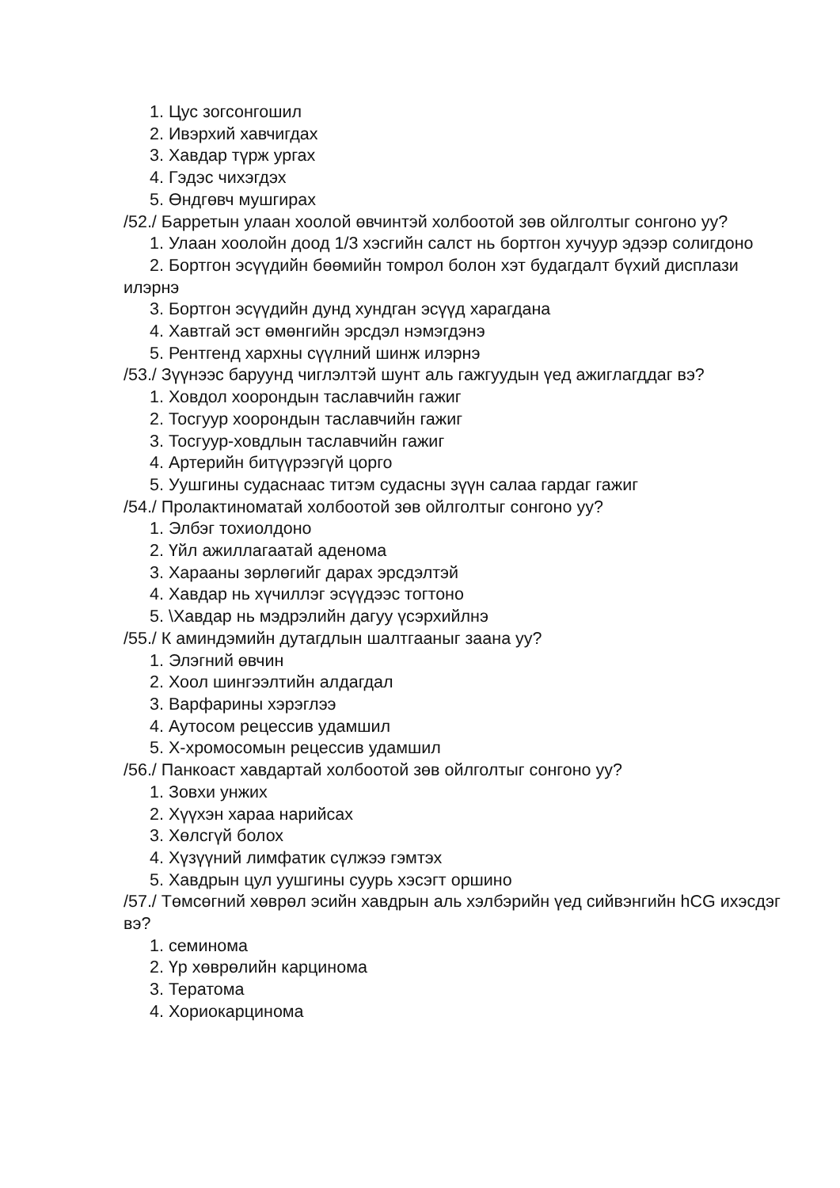1. Цус зогсонгошил
2. Ивэрхий хавчигдах
3. Хавдар түрж ургах
4. Гэдэс чихэгдэх
5. Өндгөвч мушгирах
/52./ Барретын улаан хоолой өвчинтэй холбоотой зөв ойлголтыг сонгоно уу?
1. Улаан хоолойн доод 1/3 хэсгийн салст нь бортгон хучуур эдээр солигдоно
2. Бортгон эсүүдийн бөөмийн томрол болон хэт будагдалт бүхий дисплази илэрнэ
3. Бортгон эсүүдийн дунд хундган эсүүд харагдана
4. Хавтгай эст өмөнгийн эрсдэл нэмэгдэнэ
5. Рентгенд хархны сүүлний шинж илэрнэ
/53./ Зүүнээс баруунд чиглэлтэй шунт аль гажгуудын үед ажиглагддаг вэ?
1. Ховдол хоорондын таславчийн гажиг
2. Тосгуур хоорондын таславчийн гажиг
3. Тосгуур-ховдлын таславчийн гажиг
4. Артерийн битүүрээгүй цорго
5. Уушгины судаснаас титэм судасны зүүн салаа гардаг гажиг
/54./ Пролактиноматай холбоотой зөв ойлголтыг сонгоно уу?
1. Элбэг тохиолдоно
2. Үйл ажиллагаатай аденома
3. Харааны зөрлөгийг дарах эрсдэлтэй
4. Хавдар нь хүчиллэг эсүүдээс тогтоно
5. \Хавдар нь мэдрэлийн дагуу үсэрхийлнэ
/55./ К аминдэмийн дутагдлын шалтгааныг заана уу?
1. Элэгний өвчин
2. Хоол шингээлтийн алдагдал
3. Варфарины хэрэглээ
4. Аутосом рецессив удамшил
5. Х-хромосомын рецессив удамшил
/56./ Панкоаст хавдартай холбоотой зөв ойлголтыг сонгоно уу?
1. Зовхи унжих
2. Хүүхэн хараа нарийсах
3. Хөлсгүй болох
4. Хүзүүний лимфатик сүлжээ гэмтэх
5. Хавдрын цул уушгины суурь хэсэгт оршино
/57./ Төмсөгний хөврөл эсийн хавдрын аль хэлбэрийн үед сийвэнгийн hCG ихэсдэг вэ?
1. семинома
2. Үр хөврөлийн карцинома
3. Тератома
4. Хориокарцинома